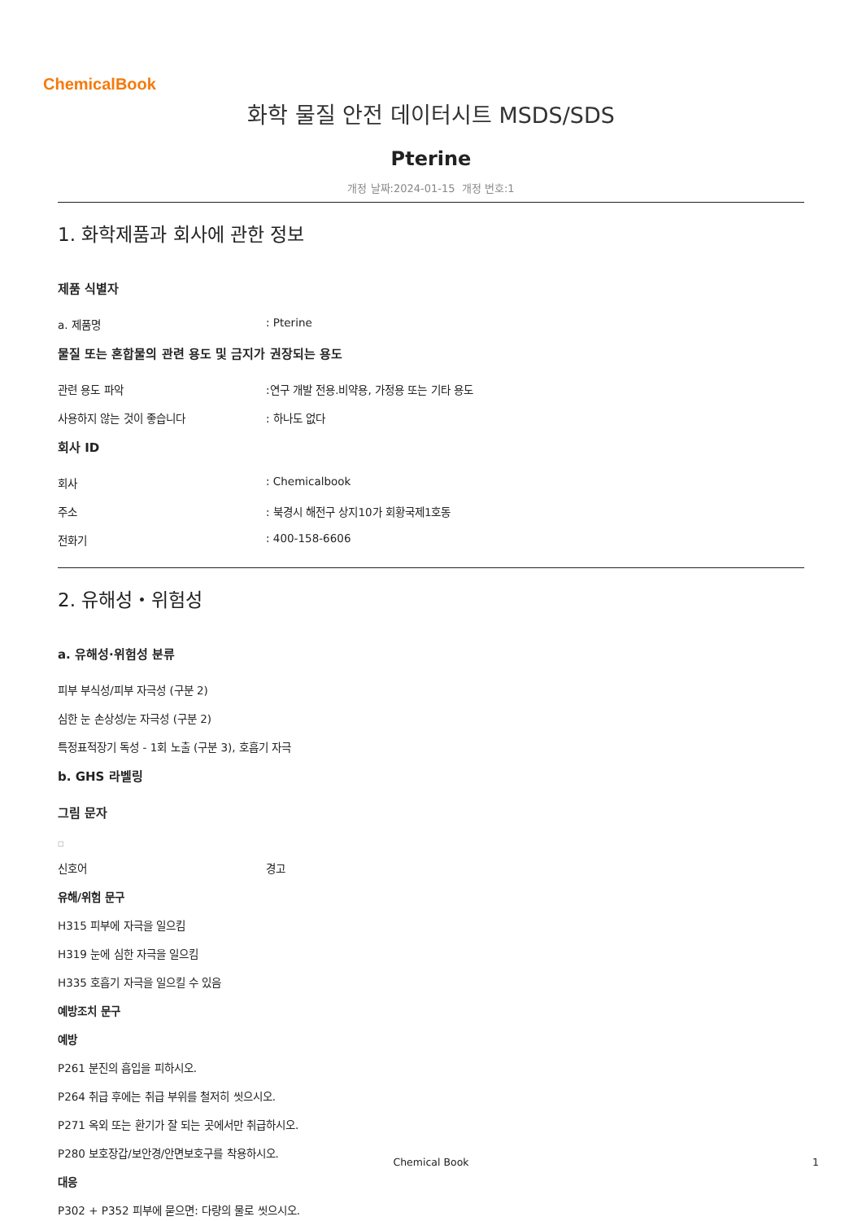ChemicalBook
화학 물질 안전 데이터시트 MSDS/SDS
Pterine
개정 날짜:2024-01-15 개정 번호:1
1. 화학제품과 회사에 관한 정보
제품 식별자
a. 제품명 : Pterine
물질 또는 혼합물의 관련 용도 및 금지가 권장되는 용도
관련 용도 파악 :연구 개발 전용.비약용, 가정용 또는 기타 용도
사용하지 않는 것이 좋습니다 : 하나도 없다
회사 ID
회사 : Chemicalbook
주소 : 북경시 해전구 상지10가 회황국제1호동
전화기 : 400-158-6606
2. 유해성・위험성
a. 유해성·위험성 분류
피부 부식성/피부 자극성 (구분 2)
심한 눈 손상성/눈 자극성 (구분 2)
특정표적장기 독성 - 1회 노출 (구분 3), 호흡기 자극
b. GHS 라벨링
그림 문자
□
신호어 경고
유해/위험 문구
H315 피부에 자극을 일으킴
H319 눈에 심한 자극을 일으킴
H335 호흡기 자극을 일으킬 수 있음
예방조치 문구
예방
P261 분진의 흡입을 피하시오.
P264 취급 후에는 취급 부위를 철저히 씻으시오.
P271 옥외 또는 환기가 잘 되는 곳에서만 취급하시오.
P280 보호장갑/보안경/안면보호구를 착용하시오.
대응
P302 + P352 피부에 묻으면: 다량의 물로 씻으시오.
Chemical Book
1